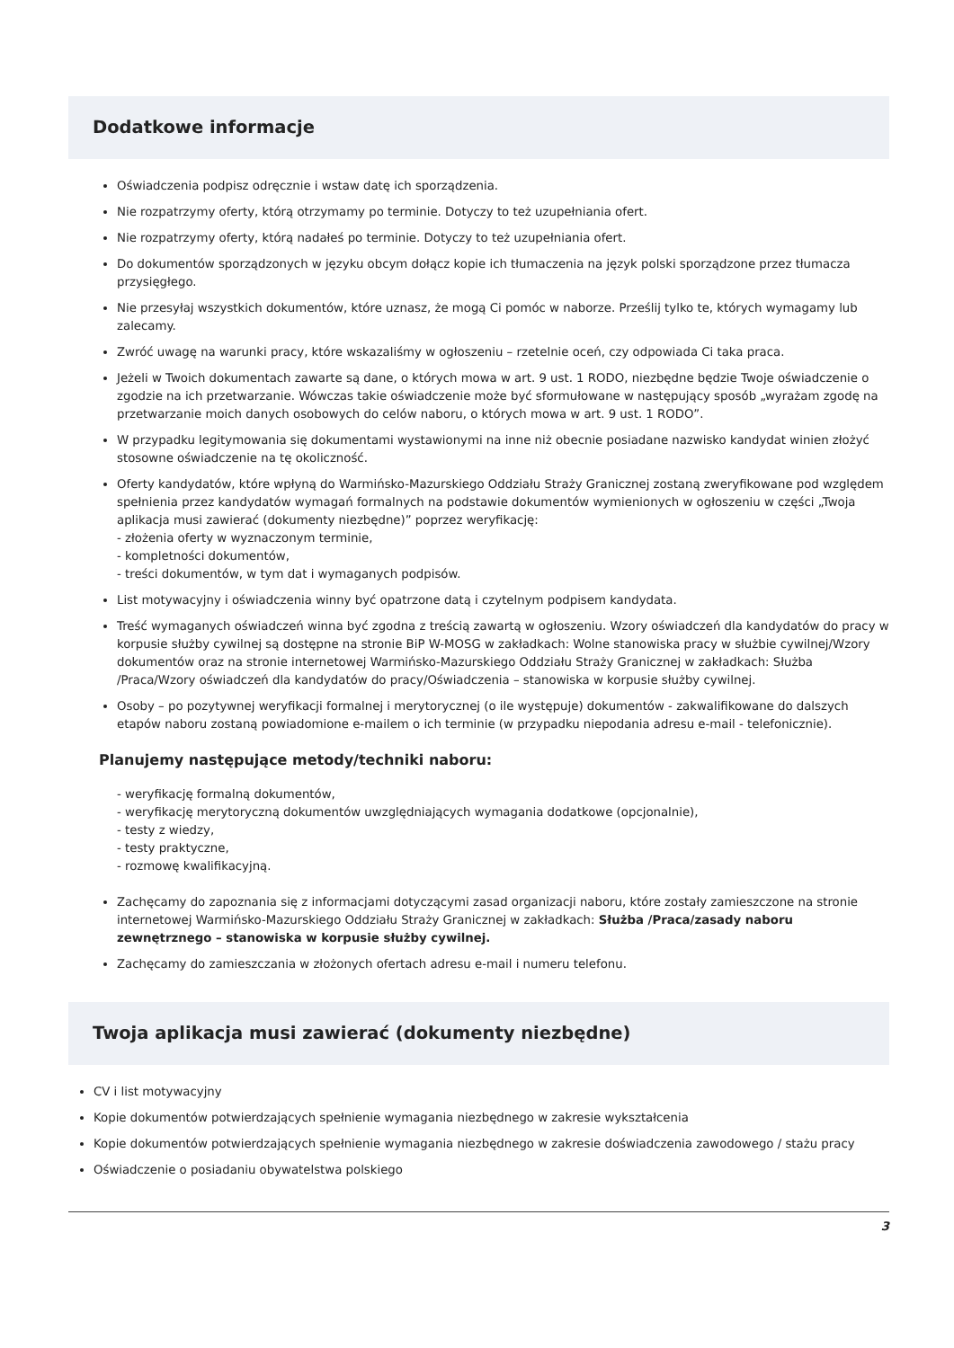Dodatkowe informacje
Oświadczenia podpisz odręcznie i wstaw datę ich sporządzenia.
Nie rozpatrzymy oferty, którą otrzymamy po terminie. Dotyczy to też uzupełniania ofert.
Nie rozpatrzymy oferty, którą nadałeś po terminie. Dotyczy to też uzupełniania ofert.
Do dokumentów sporządzonych w języku obcym dołącz kopie ich tłumaczenia na język polski sporządzone przez tłumacza przysięgłego.
Nie przesyłaj wszystkich dokumentów, które uznasz, że mogą Ci pomóc w naborze. Prześlij tylko te, których wymagamy lub zalecamy.
Zwróć uwagę na warunki pracy, które wskazaliśmy w ogłoszeniu – rzetelnie oceń, czy odpowiada Ci taka praca.
Jeżeli w Twoich dokumentach zawarte są dane, o których mowa w art. 9 ust. 1 RODO, niezbędne będzie Twoje oświadczenie o zgodzie na ich przetwarzanie. Wówczas takie oświadczenie może być sformułowane w następujący sposób „wyrażam zgodę na przetwarzanie moich danych osobowych do celów naboru, o których mowa w art. 9 ust. 1 RODO”.
W przypadku legitymowania się dokumentami wystawionymi na inne niż obecnie posiadane nazwisko kandydat winien złożyć stosowne oświadczenie na tę okoliczność.
Oferty kandydatów, które wpłyną do Warmińsko-Mazurskiego Oddziału Straży Granicznej zostaną zweryfikowane pod względem spełnienia przez kandydatów wymagań formalnych na podstawie dokumentów wymienionych w ogłoszeniu w części „Twoja aplikacja musi zawierać (dokumenty niezbędne)” poprzez weryfikację:
- złożenia oferty w wyznaczonym terminie,
- kompletności dokumentów,
- treści dokumentów, w tym dat i wymaganych podpisów.
List motywacyjny i oświadczenia winny być opatrzone datą i czytelnym podpisem kandydata.
Treść wymaganych oświadczeń winna być zgodna z treścią zawartą w ogłoszeniu. Wzory oświadczeń dla kandydatów do pracy w korpusie służby cywilnej są dostępne na stronie BiP W-MOSG w zakładkach: Wolne stanowiska pracy w służbie cywilnej/Wzory dokumentów oraz na stronie internetowej Warmińsko-Mazurskiego Oddziału Straży Granicznej w zakładkach: Służba /Praca/Wzory oświadczeń dla kandydatów do pracy/Oświadczenia – stanowiska w korpusie służby cywilnej.
Osoby – po pozytywnej weryfikacji formalnej i merytorycznej (o ile występuje) dokumentów - zakwalifikowane do dalszych etapów naboru zostaną powiadomione e-mailem o ich terminie (w przypadku niepodania adresu e-mail - telefonicznie).
Planujemy następujące metody/techniki naboru:
- weryfikację formalną dokumentów,
- weryfikację merytoryczną dokumentów uwzględniających wymagania dodatkowe (opcjonalnie),
- testy z wiedzy,
- testy praktyczne,
- rozmowę kwalifikacyjną.
Zachęcamy do zapoznania się z informacjami dotyczącymi zasad organizacji naboru, które zostały zamieszczone na stronie internetowej Warmińsko-Mazurskiego Oddziału Straży Granicznej w zakładkach: Służba /Praca/zasady naboru zewnętrznego – stanowiska w korpusie służby cywilnej.
Zachęcamy do zamieszczania w złożonych ofertach adresu e-mail i numeru telefonu.
Twoja aplikacja musi zawierać (dokumenty niezbędne)
CV i list motywacyjny
Kopie dokumentów potwierdzających spełnienie wymagania niezbędnego w zakresie wykształcenia
Kopie dokumentów potwierdzających spełnienie wymagania niezbędnego w zakresie doświadczenia zawodowego / stażu pracy
Oświadczenie o posiadaniu obywatelstwa polskiego
3